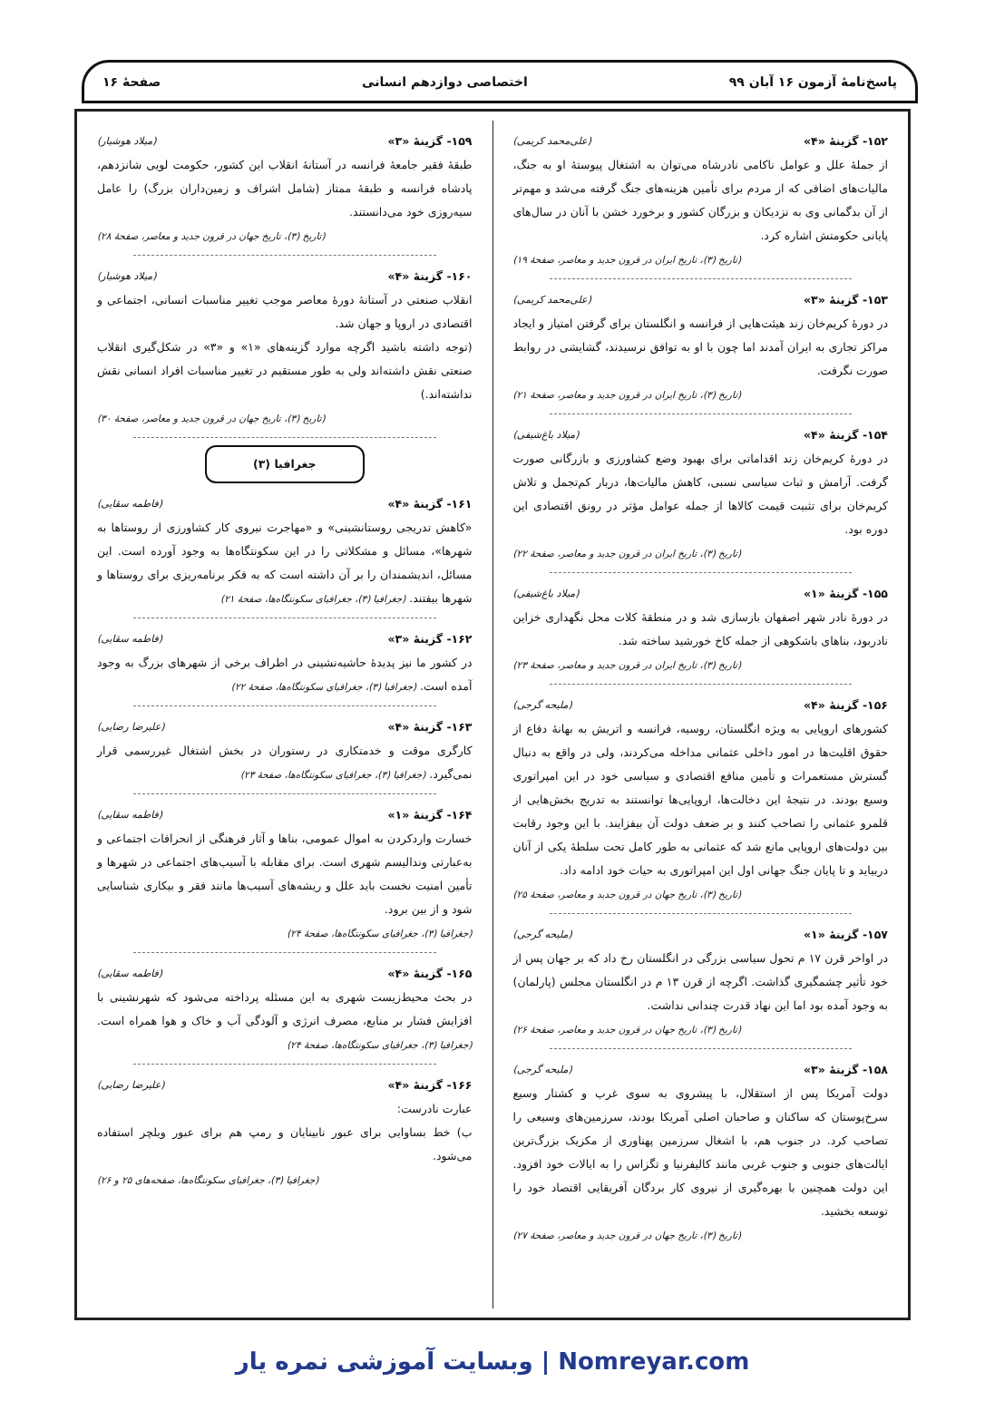پاسخ‌نامهٔ آزمون ۱۶ آبان ۹۹ اختصاصی دوازدهم انسانی صفحهٔ ۱۶
۱۵۲- گزینهٔ «۴» (علی‌محمد کریمی)
از جملهٔ علل و عوامل ناکامی نادرشاه می‌توان به اشتغال پیوستهٔ او به جنگ، مالیات‌های اضافی که از مردم برای تأمین هزینه‌های جنگ گرفته می‌شد و مهم‌تر از آن بدگمانی وی به نزدیکان و بزرگان کشور و برخورد خشن با آنان در سال‌های پایانی حکومتش اشاره کرد.
(تاریخ (۳)، تاریخ ایران در قرون جدید و معاصر، صفحهٔ ۱۹)
۱۵۳- گزینهٔ «۳» (علی‌محمد کریمی)
در دورهٔ کریم‌خان زند هیئت‌هایی از فرانسه و انگلستان برای گرفتن امتیاز و ایجاد مراکز تجاری به ایران آمدند اما چون با او به توافق نرسیدند، گشایشی در روابط صورت نگرفت.
(تاریخ (۳)، تاریخ ایران در قرون جدید و معاصر، صفحهٔ ۲۱)
۱۵۴- گزینهٔ «۴» (میلاد باغ‌شیفی)
در دورهٔ کریم‌خان زند اقداماتی برای بهبود وضع کشاورزی و بازرگانی صورت گرفت. آرامش و ثبات سیاسی نسبی، کاهش مالیات‌ها، دربار کم‌تجمل و تلاش کریم‌خان برای تثبیت قیمت کالاها از جمله عوامل مؤثر در رونق اقتصادی این دوره بود.
(تاریخ (۳)، تاریخ ایران در قرون جدید و معاصر، صفحهٔ ۲۲)
۱۵۵- گزینهٔ «۱» (میلاد باغ‌شیفی)
در دورهٔ نادر شهر اصفهان بازسازی شد و در منطقهٔ کلات محل نگهداری خزاین نادربود، بناهای باشکوهی از جمله کاخ خورشید ساخته شد.
(تاریخ (۳)، تاریخ ایران در قرون جدید و معاصر، صفحهٔ ۲۳)
۱۵۶- گزینهٔ «۴» (ملیحه گرجی)
کشورهای اروپایی به ویژه انگلستان، روسیه، فرانسه و اتریش به بهانهٔ دفاع از حقوق اقلیت‌ها در امور داخلی عثمانی مداخله می‌کردند، ولی در واقع به دنبال گسترش مستعمرات و تأمین منافع اقتصادی و سیاسی خود در این امپراتوری وسیع بودند. در نتیجهٔ این دخالت‌ها، اروپایی‌ها توانستند به تدریج بخش‌هایی از قلمرو عثمانی را تصاحب کنند و بر ضعف دولت آن بیفزایند. با این وجود رقابت بین دولت‌های اروپایی مانع شد که عثمانی به طور کامل تحت سلطهٔ یکی از آنان دربیاید و تا پایان جنگ جهانی اول این امپراتوری به حیات خود ادامه داد.
(تاریخ (۳)، تاریخ جهان در قرون جدید و معاصر، صفحهٔ ۲۵)
۱۵۷- گزینهٔ «۱» (ملیحه گرجی)
در اواخر قرن ۱۷ م تحول سیاسی بزرگی در انگلستان رخ داد که بر جهان پس از خود تأثیر چشمگیری گذاشت. اگرچه از قرن ۱۳ م در انگلستان مجلس (پارلمان) به وجود آمده بود اما این نهاد قدرت چندانی نداشت.
(تاریخ (۳)، تاریخ جهان در قرون جدید و معاصر، صفحهٔ ۲۶)
۱۵۸- گزینهٔ «۳» (ملیحه گرجی)
دولت آمریکا پس از استقلال، با پیشروی به سوی غرب و کشتار وسیع سرخ‌پوستان که ساکنان و صاحبان اصلی آمریکا بودند، سرزمین‌های وسیعی را تصاحب کرد. در جنوب هم، با اشغال سرزمین پهناوری از مکزیک بزرگ‌ترین ایالت‌های جنوبی و جنوب غربی مانند کالیفرنیا و تگزاس را به ایالات خود افزود. این دولت همچنین با بهره‌گیری از نیروی کار بردگان آفریقایی اقتصاد خود را توسعه بخشید.
(تاریخ (۳)، تاریخ جهان در قرون جدید و معاصر، صفحهٔ ۲۷)
۱۵۹- گزینهٔ «۳» (میلاد هوشیار)
طبقهٔ فقیر جامعهٔ فرانسه در آستانهٔ انقلاب این کشور، حکومت لویی شانزدهم، پادشاه فرانسه و طبقهٔ ممتاز (شامل اشراف و زمین‌داران بزرگ) را عامل سیه‌روزی خود می‌دانستند.
(تاریخ (۳)، تاریخ جهان در قرون جدید و معاصر، صفحهٔ ۲۸)
۱۶۰- گزینهٔ «۴» (میلاد هوشیار)
انقلاب صنعتی در آستانهٔ دورهٔ معاصر موجب تغییر مناسبات انسانی، اجتماعی و اقتصادی در اروپا و جهان شد.
(توجه داشته باشید اگرچه موارد گزینه‌های «۱» و «۳» در شکل‌گیری انقلاب صنعتی نقش داشته‌اند ولی به طور مستقیم در تغییر مناسبات افراد انسانی نقش نداشته‌اند.)
(تاریخ (۳)، تاریخ جهان در قرون جدید و معاصر، صفحهٔ ۳۰)
جغرافیا (۳)
۱۶۱- گزینهٔ «۴» (فاطمه سقایی)
«کاهش تدریجی روستانشینی» و «مهاجرت نیروی کار کشاورزی از روستاها به شهرها»، مسائل و مشکلاتی را در این سکونتگاه‌ها به وجود آورده است. این مسائل، اندیشمندان را بر آن داشته است که به فکر برنامه‌ریزی برای روستاها و شهرها بیفتند. (جغرافیا (۳)، جغرافیای سکونتگاه‌ها، صفحهٔ ۲۱)
۱۶۲- گزینهٔ «۳» (فاطمه سقایی)
در کشور ما نیز پدیدهٔ حاشیه‌نشینی در اطراف برخی از شهرهای بزرگ به وجود آمده است. (جغرافیا (۳)، جغرافیای سکونتگاه‌ها، صفحهٔ ۲۲)
۱۶۳- گزینهٔ «۴» (علیرضا رضایی)
کارگری موقت و خدمتکاری در رستوران در بخش اشتغال غیررسمی قرار نمی‌گیرد. (جغرافیا (۳)، جغرافیای سکونتگاه‌ها، صفحهٔ ۲۳)
۱۶۴- گزینهٔ «۱» (فاطمه سقایی)
خسارت واردکردن به اموال عمومی، بناها و آثار فرهنگی از انحرافات اجتماعی و به‌عبارتی وندالیسم شهری است. برای مقابله با آسیب‌های اجتماعی در شهرها و تأمین امنیت نخست باید علل و ریشه‌های آسیب‌ها مانند فقر و بیکاری شناسایی شود و از بین برود.
(جغرافیا (۳)، جغرافیای سکونتگاه‌ها، صفحهٔ ۲۴)
۱۶۵- گزینهٔ «۴» (فاطمه سقایی)
در بحث محیط‌زیست شهری به این مسئله پرداخته می‌شود که شهرنشینی با افزایش فشار بر منابع، مصرف انرژی و آلودگی آب و خاک و هوا همراه است. (جغرافیا (۳)، جغرافیای سکونتگاه‌ها، صفحهٔ ۲۴)
۱۶۶- گزینهٔ «۴» (علیرضا رضایی)
عبارت نادرست:
ب) خط بساوایی برای عبور نابینایان و رمپ هم برای عبور ویلچر استفاده می‌شود.
(جغرافیا (۳)، جغرافیای سکونتگاه‌ها، صفحه‌های ۲۵ و ۲۶)
Nomreyar.com | وبسایت آموزشی نمره یار